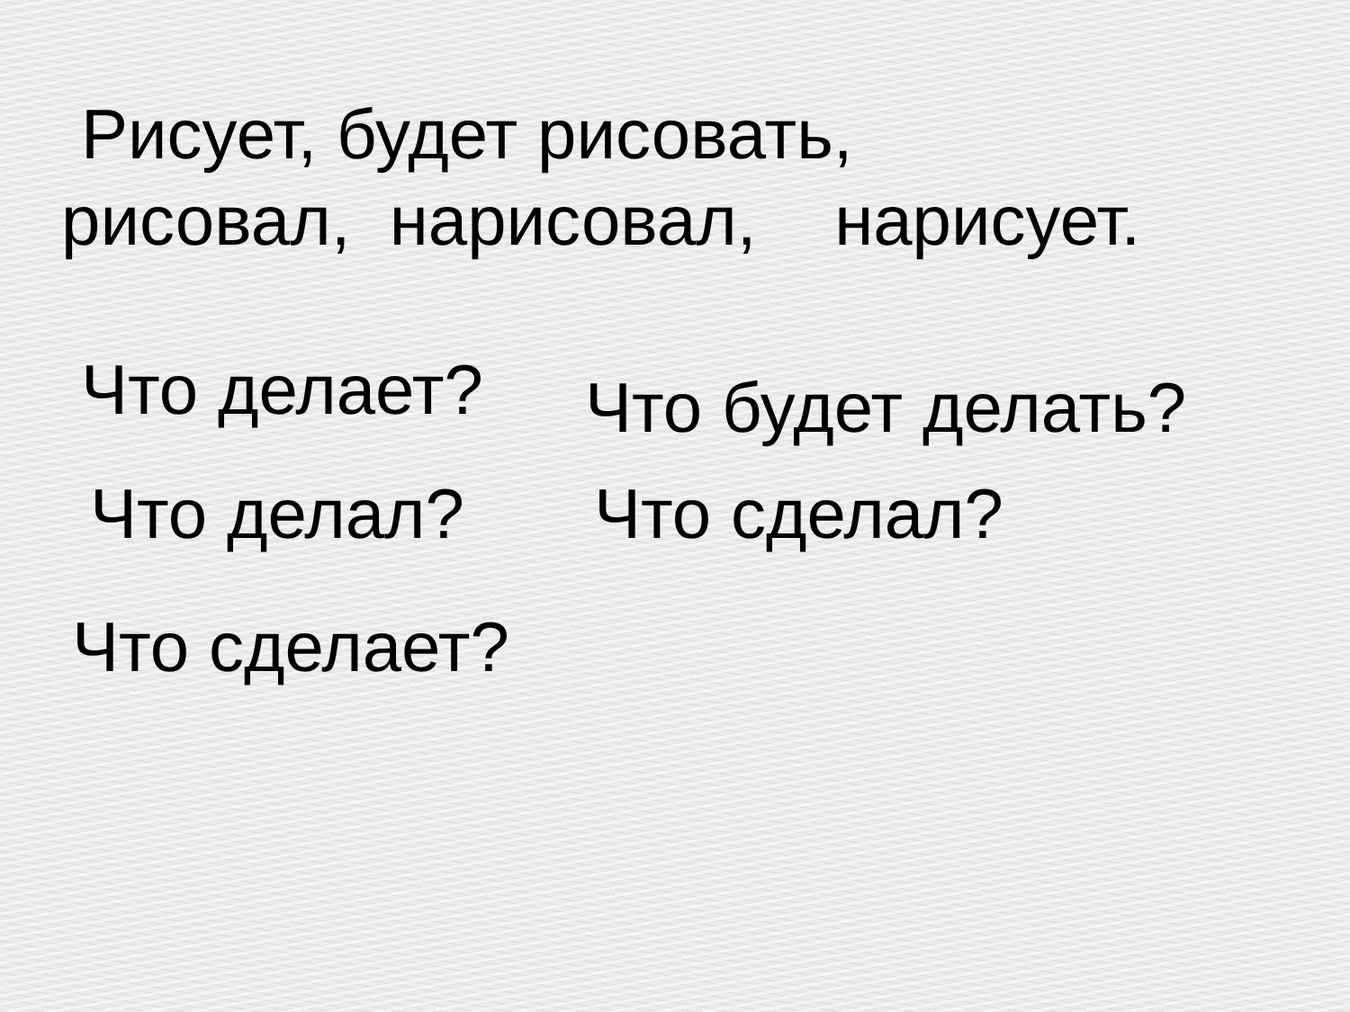Рисует, будет рисовать,
рисовал, нарисовал, нарисует.
Что делает?
Что будет делать?
Что делал?
Что сделал?
Что сделает?